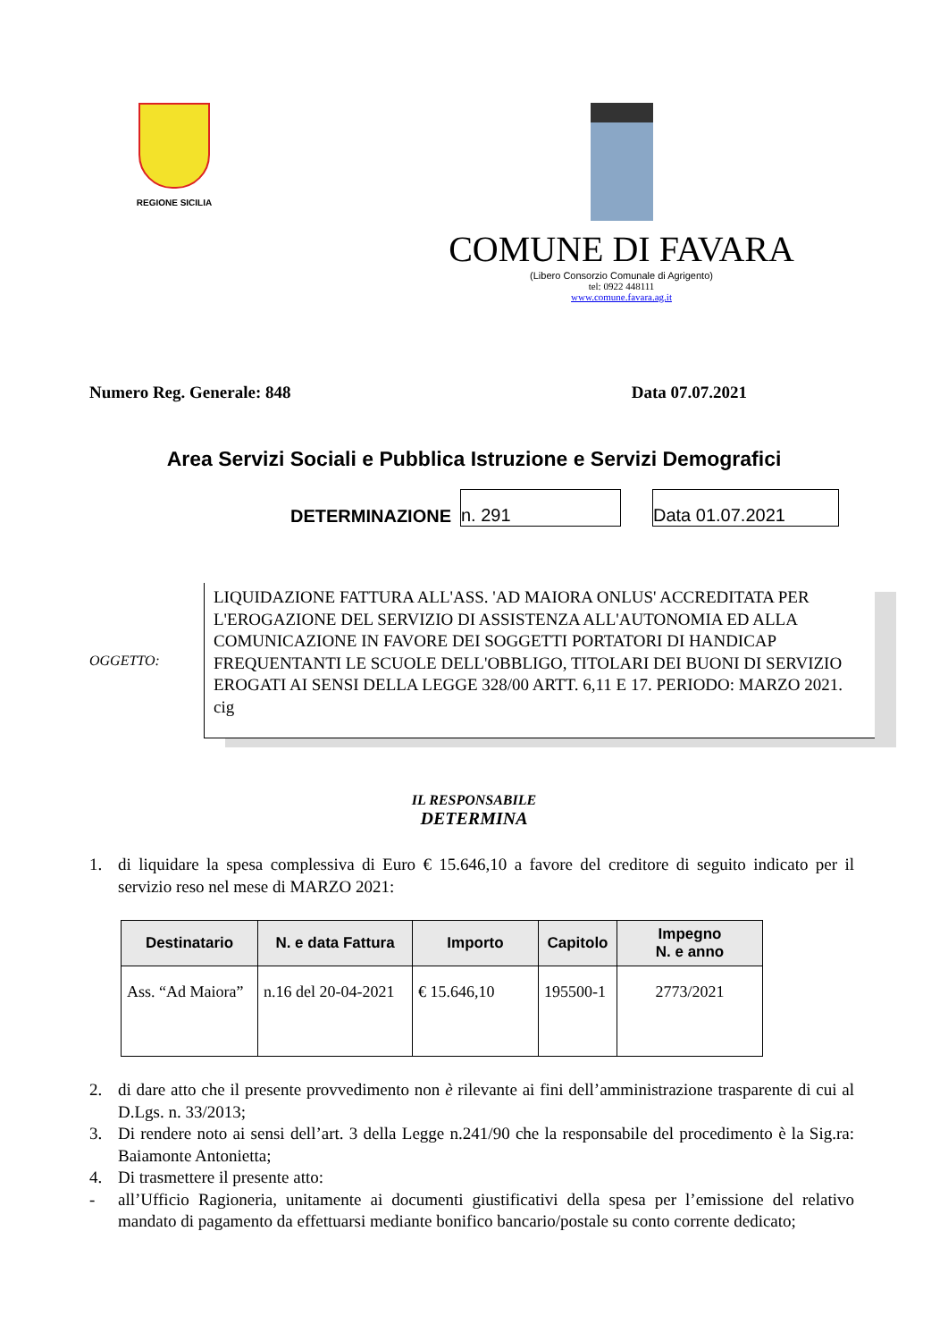REGIONE SICILIA
COMUNE DI FAVARA
(Libero Consorzio Comunale di Agrigento)
tel: 0922 448111
www.comune.favara.ag.it
Numero Reg. Generale: 848 Data 07.07.2021
Area Servizi Sociali e Pubblica Istruzione e Servizi Demografici
DETERMINAZIONE
n. 291
Data 01.07.2021
OGGETTO:
LIQUIDAZIONE FATTURA ALL'ASS. 'AD MAIORA ONLUS' ACCREDITATA PER L'EROGAZIONE DEL SERVIZIO DI ASSISTENZA ALL'AUTONOMIA ED ALLA COMUNICAZIONE IN FAVORE DEI SOGGETTI PORTATORI DI HANDICAP FREQUENTANTI LE SCUOLE DELL'OBBLIGO, TITOLARI DEI BUONI DI SERVIZIO EROGATI AI SENSI DELLA LEGGE 328/00 ARTT. 6,11 E 17. PERIODO: MARZO 2021. cig
IL RESPONSABILE
DETERMINA
1. di liquidare la spesa complessiva di Euro € 15.646,10 a favore del creditore di seguito indicato per il servizio reso nel mese di MARZO 2021:
| Destinatario | N. e data Fattura | Importo | Capitolo | Impegno N. e anno |
| --- | --- | --- | --- | --- |
| Ass. “Ad Maiora” | n.16 del 20-04-2021 | € 15.646,10 | 195500-1 | 2773/2021 |
2. di dare atto che il presente provvedimento non è rilevante ai fini dell’amministrazione trasparente di cui al D.Lgs. n. 33/2013;
3. Di rendere noto ai sensi dell’art. 3 della Legge n.241/90 che la responsabile del procedimento è la Sig.ra: Baiamonte Antonietta;
4. Di trasmettere il presente atto:
- all’Ufficio Ragioneria, unitamente ai documenti giustificativi della spesa per l’emissione del relativo mandato di pagamento da effettuarsi mediante bonifico bancario/postale su conto corrente dedicato;